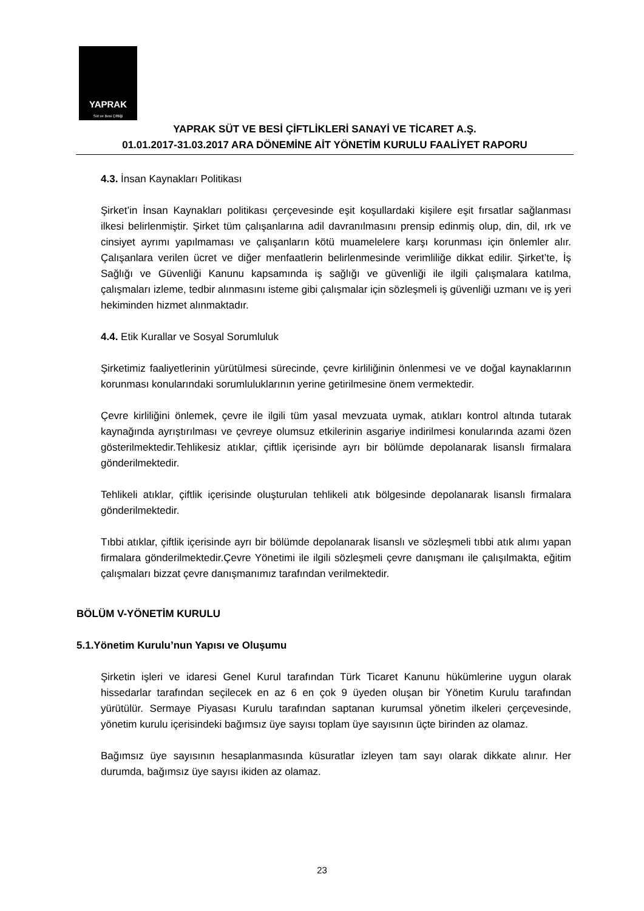YAPRAK
Süt ve Besi Çiftliği
YAPRAK SÜT VE BESİ ÇİFTLİKLERİ SANAYİ VE TİCARET A.Ş.
01.01.2017-31.03.2017 ARA DÖNEMİNE AİT YÖNETİM KURULU FAALİYET RAPORU
4.3. İnsan Kaynakları Politikası
Şirket’in İnsan Kaynakları politikası çerçevesinde eşit koşullardaki kişilere eşit fırsatlar sağlanması ilkesi belirlenmiştir. Şirket tüm çalışanlarına adil davranılmasını prensip edinmiş olup, din, dil, ırk ve cinsiyet ayrımı yapılmaması ve çalışanların kötü muamelelere karşı korunması için önlemler alır. Çalışanlara verilen ücret ve diğer menfaatlerin belirlenmesinde verimliliğe dikkat edilir. Şirket’te, İş Sağlığı ve Güvenliği Kanunu kapsamında iş sağlığı ve güvenliği ile ilgili çalışmalara katılma, çalışmaları izleme, tedbir alınmasını isteme gibi çalışmalar için sözleşmeli iş güvenliği uzmanı ve iş yeri hekiminden hizmet alınmaktadır.
4.4. Etik Kurallar ve Sosyal Sorumluluk
Şirketimiz faaliyetlerinin yürütülmesi sürecinde, çevre kirliliğinin önlenmesi ve ve doğal kaynaklarının korunması konularındaki sorumluluklarının yerine getirilmesine önem vermektedir.
Çevre kirliliğini önlemek, çevre ile ilgili tüm yasal mevzuata uymak, atıkları kontrol altında tutarak kaynağında ayrıştırılması ve çevreye olumsuz etkilerinin asgariye indirilmesi konularında azami özen gösterilmektedir.Tehlikesiz atıklar, çiftlik içerisinde ayrı bir bölümde depolanarak lisanslı firmalara gönderilmektedir.
Tehlikeli atıklar, çiftlik içerisinde oluşturulan tehlikeli atık bölgesinde depolanarak lisanslı firmalara gönderilmektedir.
Tıbbi atıklar, çiftlik içerisinde ayrı bir bölümde depolanarak lisanslı ve sözleşmeli tıbbi atık alımı yapan firmalara gönderilmektedir.Çevre Yönetimi ile ilgili sözleşmeli çevre danışmanı ile çalışılmakta, eğitim çalışmaları bizzat çevre danışmanımız tarafından verilmektedir.
BÖLÜM V-YÖNETİM KURULU
5.1.Yönetim Kurulu’nun Yapısı ve Oluşumu
Şirketin işleri ve idaresi Genel Kurul tarafından Türk Ticaret Kanunu hükümlerine uygun olarak hissedarlar tarafından seçilecek en az 6 en çok 9 üyeden oluşan bir Yönetim Kurulu tarafından yürütülür. Sermaye Piyasası Kurulu tarafından saptanan kurumsal yönetim ilkeleri çerçevesinde, yönetim kurulu içerisindeki bağımsız üye sayısı toplam üye sayısının üçte birinden az olamaz.
Bağımsız üye sayısının hesaplanmasında küsuratlar izleyen tam sayı olarak dikkate alınır. Her durumda, bağımsız üye sayısı ikiden az olamaz.
23